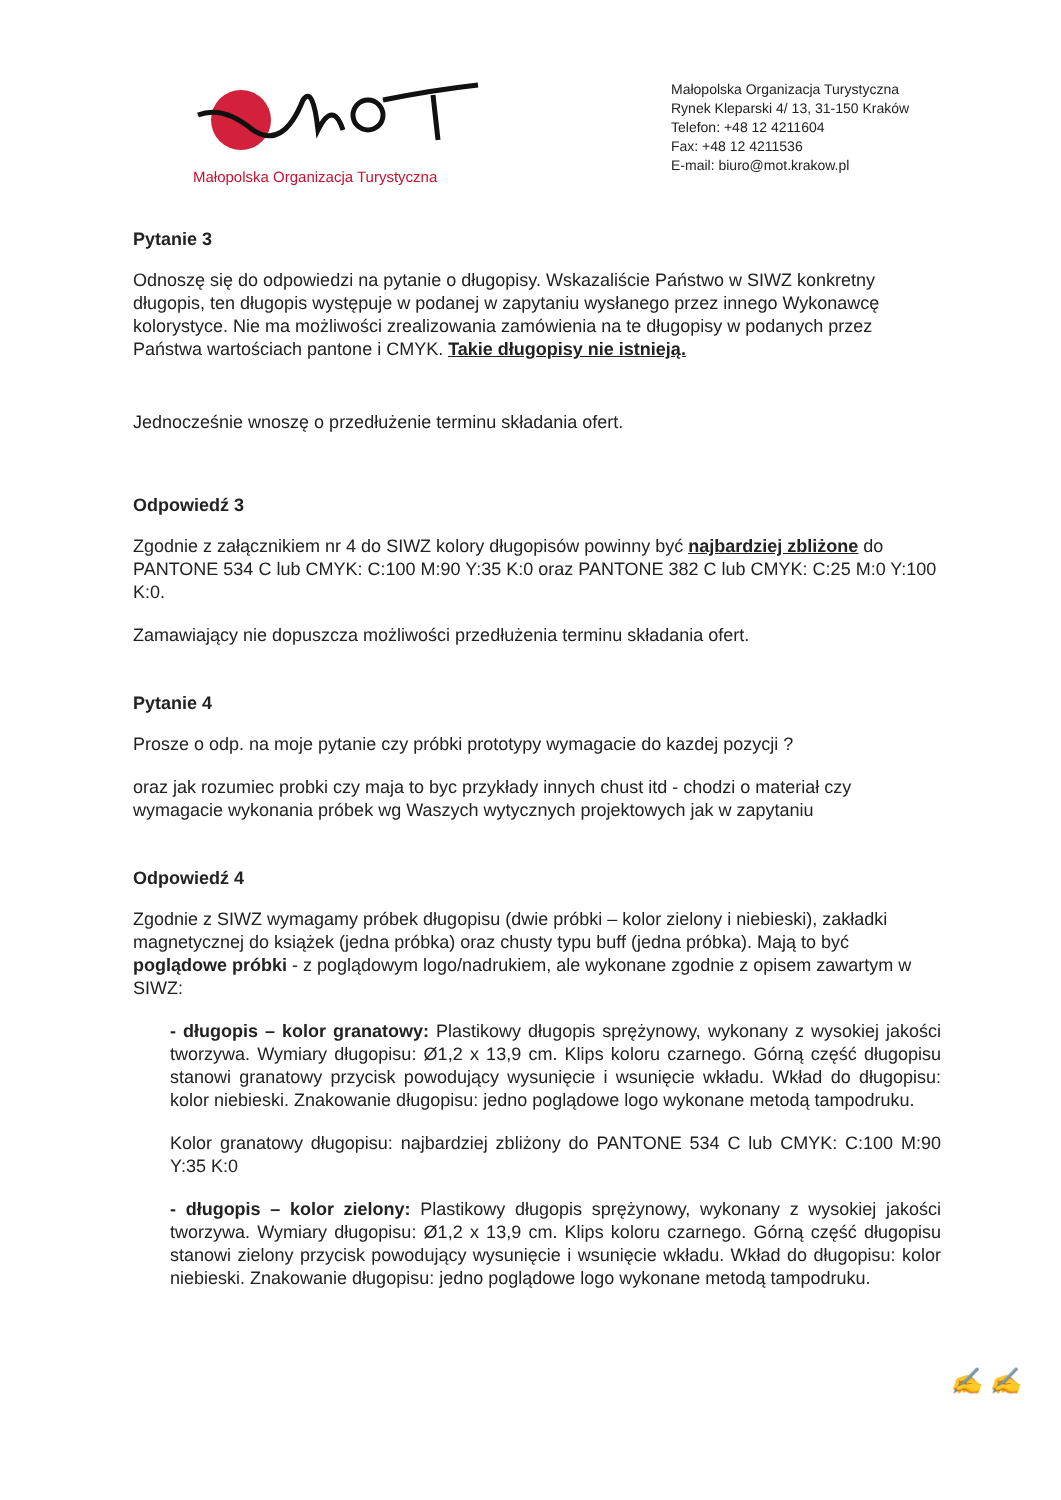Małopolska Organizacja Turystyczna
Małopolska Organizacja Turystyczna
Rynek Kleparski 4/ 13, 31-150 Kraków
Telefon: +48 12 4211604
Fax: +48 12 4211536
E-mail: biuro@mot.krakow.pl
Pytanie 3
Odnoszę się do odpowiedzi na pytanie o długopisy. Wskazaliście Państwo w SIWZ konkretny długopis, ten długopis występuje w podanej w zapytaniu wysłanego przez innego Wykonawcę kolorystyce. Nie ma możliwości zrealizowania zamówienia na te długopisy w podanych przez Państwa wartościach pantone i CMYK. Takie długopisy nie istnieją.
Jednocześnie wnoszę o przedłużenie terminu składania ofert.
Odpowiedź 3
Zgodnie z załącznikiem nr 4 do SIWZ kolory długopisów powinny być najbardziej zbliżone do PANTONE 534 C lub CMYK: C:100 M:90 Y:35 K:0 oraz PANTONE 382 C lub CMYK: C:25 M:0 Y:100 K:0.
Zamawiający nie dopuszcza możliwości przedłużenia terminu składania ofert.
Pytanie 4
Prosze o odp. na moje pytanie czy próbki prototypy wymagacie do kazdej pozycji ?
oraz jak rozumiec probki czy maja to byc przykłady innych chust itd - chodzi o materiał czy wymagacie wykonania próbek wg Waszych wytycznych projektowych jak w zapytaniu
Odpowiedź 4
Zgodnie z SIWZ wymagamy próbek długopisu (dwie próbki – kolor zielony i niebieski), zakładki magnetycznej do książek (jedna próbka) oraz chusty typu buff (jedna próbka). Mają to być poglądowe próbki - z poglądowym logo/nadrukiem, ale wykonane zgodnie z opisem zawartym w SIWZ:
- długopis – kolor granatowy: Plastikowy długopis sprężynowy, wykonany z wysokiej jakości tworzywa. Wymiary długopisu: Ø1,2 x 13,9 cm. Klips koloru czarnego. Górną część długopisu stanowi granatowy przycisk powodujący wysunięcie i wsunięcie wkładu. Wkład do długopisu: kolor niebieski. Znakowanie długopisu: jedno poglądowe logo wykonane metodą tampodruku.
Kolor granatowy długopisu: najbardziej zbliżony do PANTONE 534 C lub CMYK: C:100 M:90 Y:35 K:0
- długopis – kolor zielony: Plastikowy długopis sprężynowy, wykonany z wysokiej jakości tworzywa. Wymiary długopisu: Ø1,2 x 13,9 cm. Klips koloru czarnego. Górną część długopisu stanowi zielony przycisk powodujący wysunięcie i wsunięcie wkładu. Wkład do długopisu: kolor niebieski. Znakowanie długopisu: jedno poglądowe logo wykonane metodą tampodruku.
✍ ✍